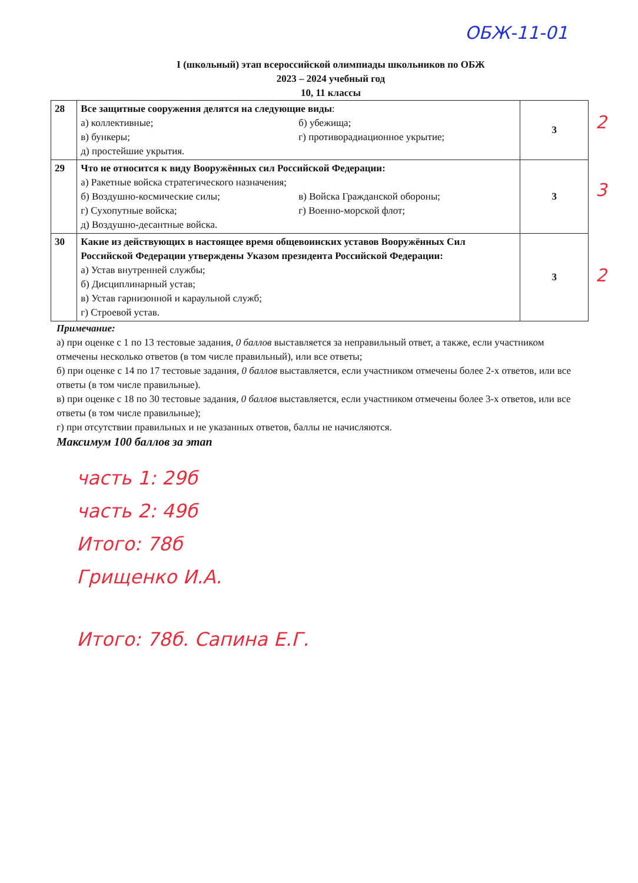ОБЖ-11-01
I (школьный) этап всероссийской олимпиады школьников по ОБЖ
2023 – 2024 учебный год
10, 11 классы
| 28 | Все защитные сооружения делятся на следующие виды : а) коллективные; б) убежища; в) бункеры; г) противорадиационное укрытие; д) простейшие укрытия. | 3 |
| 29 | Что не относится к виду Вооружённых сил Российской Федерации: а) Ракетные войска стратегического назначения; б) Воздушно-космические силы; в) Войска Гражданской обороны; г) Сухопутные войска; г) Военно-морской флот; д) Воздушно-десантные войска. | 3 |
| 30 | Какие из действующих в настоящее время общевоинских уставов Вооружённых Сил Российской Федерации утверждены Указом президента Российской Федерации: а) Устав внутренней службы; б) Дисциплинарный устав; в) Устав гарнизонной и караульной служб; г) Строевой устав. | 3 |
2
3
2
Примечание:
а) при оценке с 1 по 13 тестовые задания, 0 баллов выставляется за неправильный ответ, а также, если участником отмечены несколько ответов (в том числе правильный), или все ответы;
б) при оценке с 14 по 17 тестовые задания, 0 баллов выставляется, если участником отмечены более 2-х ответов, или все ответы (в том числе правильные).
в) при оценке с 18 по 30 тестовые задания, 0 баллов выставляется, если участником отмечены более 3-х ответов, или все ответы (в том числе правильные);
г) при отсутствии правильных и не указанных ответов, баллы не начисляются.
Максимум 100 баллов за этап
часть 1: 29б
часть 2: 49б
Итого: 78б
Грищенко И.А.
Итого: 78б. Сапина Е.Г.